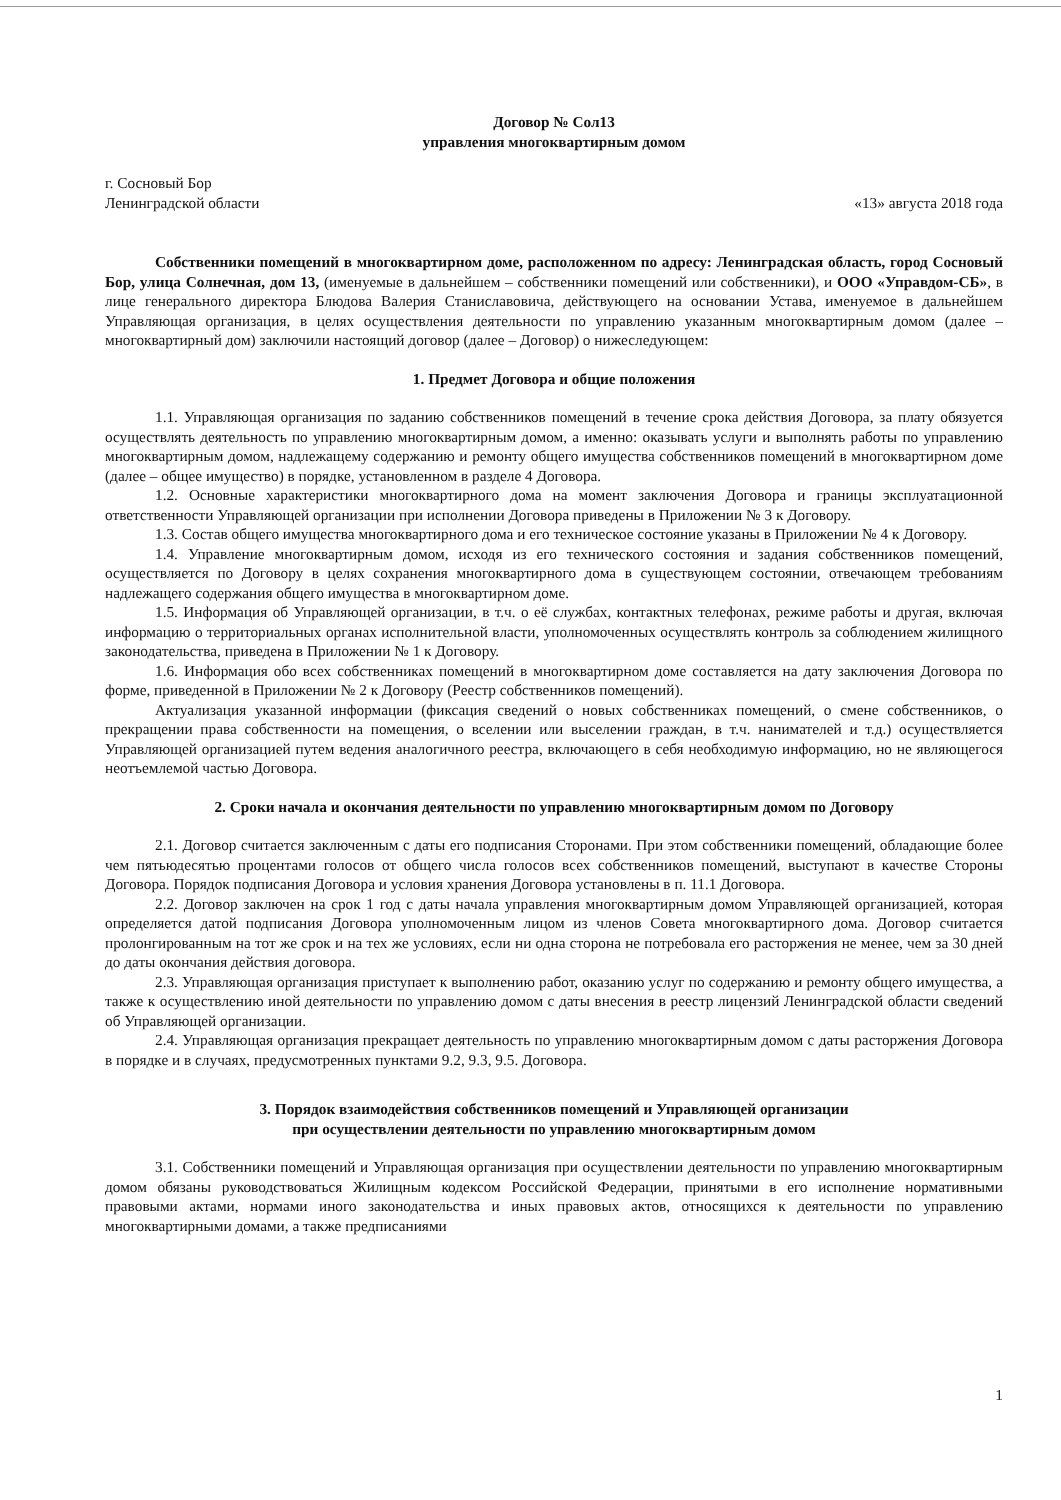Договор № Сол13
управления многоквартирным домом
г. Сосновый Бор
Ленинградской области
«13» августа 2018 года
Собственники помещений в многоквартирном доме, расположенном по адресу: Ленинградская область, город Сосновый Бор, улица Солнечная, дом 13, (именуемые в дальнейшем – собственники помещений или собственники), и ООО «Управдом-СБ», в лице генерального директора Блюдова Валерия Станиславовича, действующего на основании Устава, именуемое в дальнейшем Управляющая организация, в целях осуществления деятельности по управлению указанным многоквартирным домом (далее – многоквартирный дом) заключили настоящий договор (далее – Договор) о нижеследующем:
1. Предмет Договора и общие положения
1.1. Управляющая организация по заданию собственников помещений в течение срока действия Договора, за плату обязуется осуществлять деятельность по управлению многоквартирным домом, а именно: оказывать услуги и выполнять работы по управлению многоквартирным домом, надлежащему содержанию и ремонту общего имущества собственников помещений в многоквартирном доме (далее – общее имущество) в порядке, установленном в разделе 4 Договора.
1.2. Основные характеристики многоквартирного дома на момент заключения Договора и границы эксплуатационной ответственности Управляющей организации при исполнении Договора приведены в Приложении № 3 к Договору.
1.3. Состав общего имущества многоквартирного дома и его техническое состояние указаны в Приложении № 4 к Договору.
1.4. Управление многоквартирным домом, исходя из его технического состояния и задания собственников помещений, осуществляется по Договору в целях сохранения многоквартирного дома в существующем состоянии, отвечающем требованиям надлежащего содержания общего имущества в многоквартирном доме.
1.5. Информация об Управляющей организации, в т.ч. о её службах, контактных телефонах, режиме работы и другая, включая информацию о территориальных органах исполнительной власти, уполномоченных осуществлять контроль за соблюдением жилищного законодательства, приведена в Приложении № 1 к Договору.
1.6. Информация обо всех собственниках помещений в многоквартирном доме составляется на дату заключения Договора по форме, приведенной в Приложении № 2 к Договору (Реестр собственников помещений).
Актуализация указанной информации (фиксация сведений о новых собственниках помещений, о смене собственников, о прекращении права собственности на помещения, о вселении или выселении граждан, в т.ч. нанимателей и т.д.) осуществляется Управляющей организацией путем ведения аналогичного реестра, включающего в себя необходимую информацию, но не являющегося неотъемлемой частью Договора.
2. Сроки начала и окончания деятельности по управлению многоквартирным домом по Договору
2.1. Договор считается заключенным с даты его подписания Сторонами. При этом собственники помещений, обладающие более чем пятьюдесятью процентами голосов от общего числа голосов всех собственников помещений, выступают в качестве Стороны Договора. Порядок подписания Договора и условия хранения Договора установлены в п. 11.1 Договора.
2.2. Договор заключен на срок 1 год с даты начала управления многоквартирным домом Управляющей организацией, которая определяется датой подписания Договора уполномоченным лицом из членов Совета многоквартирного дома. Договор считается пролонгированным на тот же срок и на тех же условиях, если ни одна сторона не потребовала его расторжения не менее, чем за 30 дней до даты окончания действия договора.
2.3. Управляющая организация приступает к выполнению работ, оказанию услуг по содержанию и ремонту общего имущества, а также к осуществлению иной деятельности по управлению домом с даты внесения в реестр лицензий Ленинградской области сведений об Управляющей организации.
2.4. Управляющая организация прекращает деятельность по управлению многоквартирным домом с даты расторжения Договора в порядке и в случаях, предусмотренных пунктами 9.2, 9.3, 9.5. Договора.
3. Порядок взаимодействия собственников помещений и Управляющей организации
при осуществлении деятельности по управлению многоквартирным домом
3.1. Собственники помещений и Управляющая организация при осуществлении деятельности по управлению многоквартирным домом обязаны руководствоваться Жилищным кодексом Российской Федерации, принятыми в его исполнение нормативными правовыми актами, нормами иного законодательства и иных правовых актов, относящихся к деятельности по управлению многоквартирными домами, а также предписаниями
1